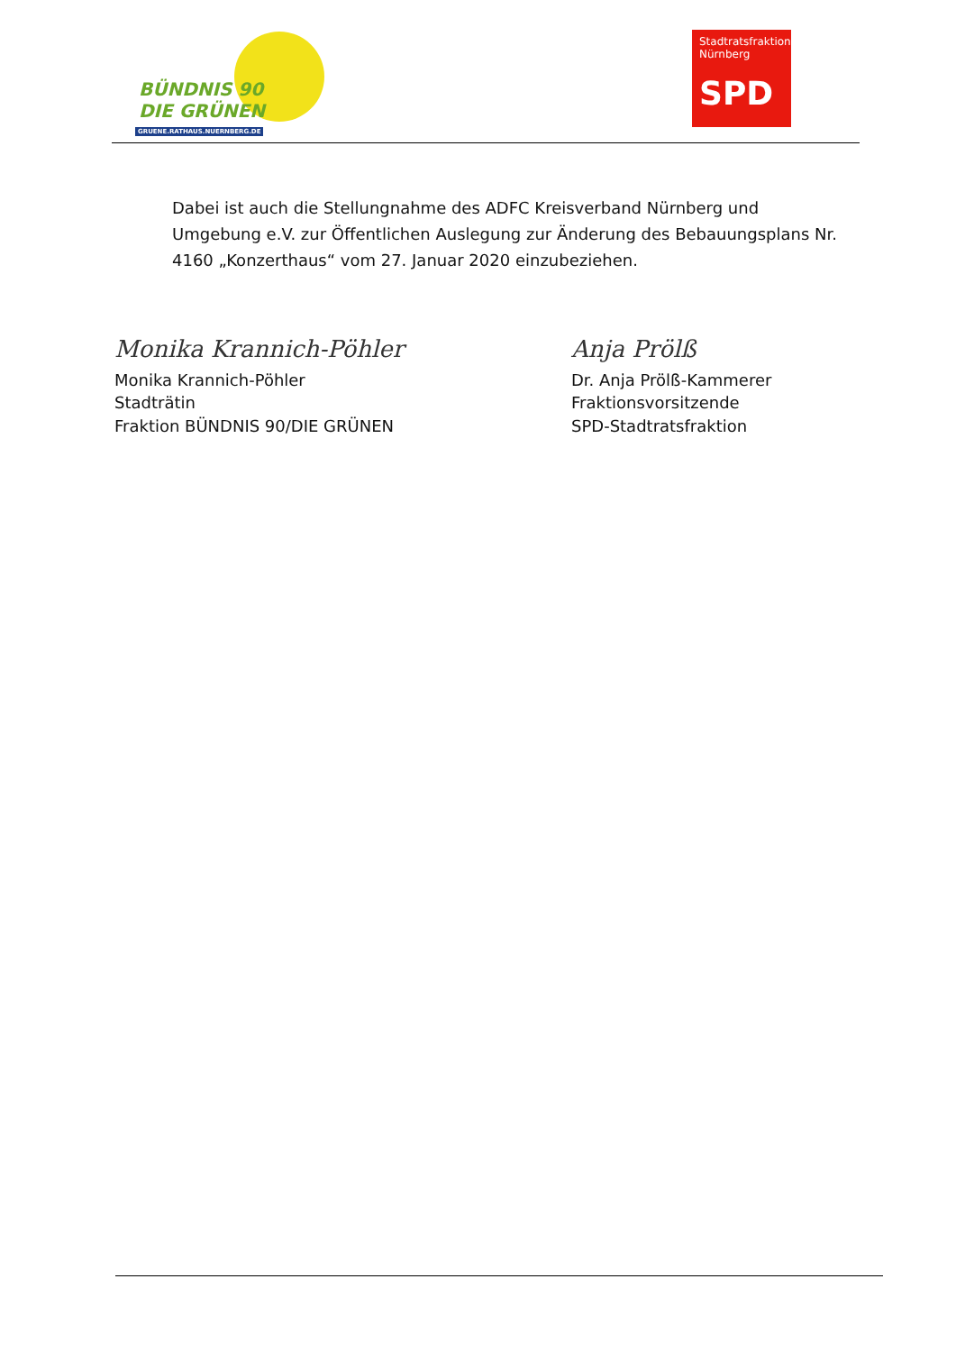BÜNDNIS 90
DIE GRÜNEN
GRUENE.RATHAUS.NUERNBERG.DE
Stadtratsfraktion
Nürnberg
SPD
Dabei ist auch die Stellungnahme des ADFC Kreisverband Nürnberg und Umgebung e.V. zur Öffentlichen Auslegung zur Änderung des Bebauungsplans Nr. 4160 „Konzerthaus“ vom 27. Januar 2020 einzubeziehen.
Monika Krannich-Pöhler
Monika Krannich-Pöhler
Stadträtin
Fraktion BÜNDNIS 90/DIE GRÜNEN
Anja Prölß
Dr. Anja Prölß-Kammerer
Fraktionsvorsitzende
SPD-Stadtratsfraktion